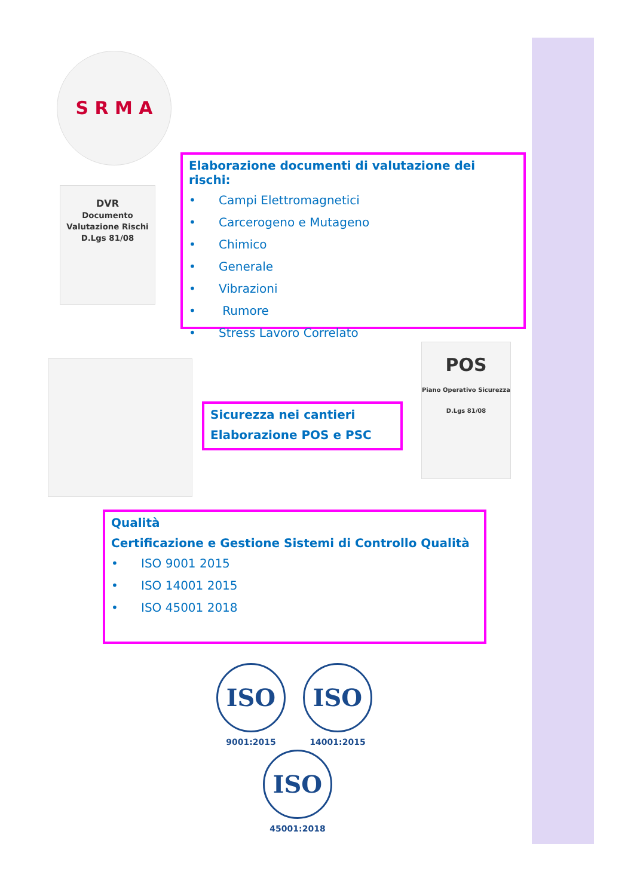S R M A
DVR
Documento Valutazione Rischi
D.Lgs 81/08
Elaborazione documenti di valutazione dei rischi:
• Campi Elettromagnetici
• Carcerogeno e Mutageno
• Chimico
• Generale
• Vibrazioni
• Rumore
• Stress Lavoro Correlato
Sicurezza nei cantieri
Elaborazione POS e PSC
POS
Piano Operativo Sicurezza
D.Lgs 81/08
Qualità
Certificazione e Gestione Sistemi di Controllo Qualità
• ISO 9001 2015
• ISO 14001 2015
• ISO 45001 2018
ISO
9001:2015
ISO
14001:2015
ISO
45001:2018